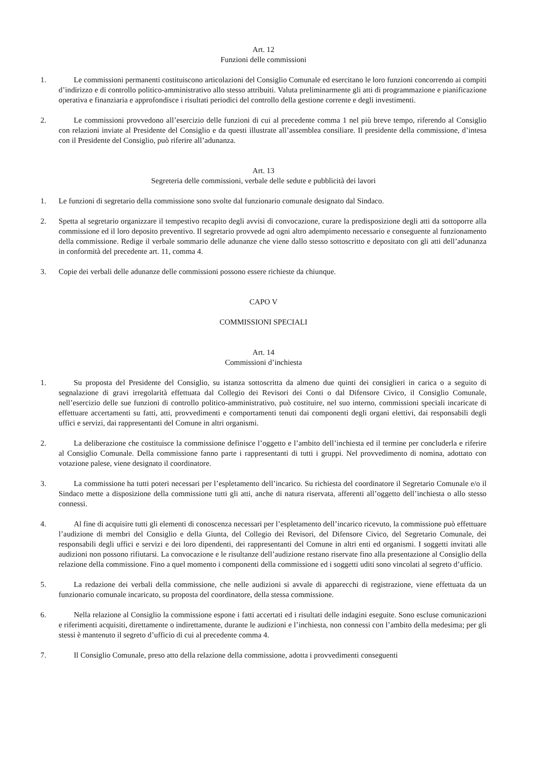Art. 12
Funzioni delle commissioni
1. Le commissioni permanenti costituiscono articolazioni del Consiglio Comunale ed esercitano le loro funzioni concorrendo ai compiti d’indirizzo e di controllo politico-amministrativo allo stesso attribuiti. Valuta preliminarmente gli atti di programmazione e pianificazione operativa e finanziaria e approfondisce i risultati periodici del controllo della gestione corrente e degli investimenti.
2. Le commissioni provvedono all’esercizio delle funzioni di cui al precedente comma 1 nel più breve tempo, riferendo al Consiglio con relazioni inviate al Presidente del Consiglio e da questi illustrate all’assemblea consiliare. Il presidente della commissione, d’intesa con il Presidente del Consiglio, può riferire all’adunanza.
Art. 13
Segreteria delle commissioni, verbale delle sedute e pubblicità dei lavori
1. Le funzioni di segretario della commissione sono svolte dal funzionario comunale designato dal Sindaco.
2. Spetta al segretario organizzare il tempestivo recapito degli avvisi di convocazione, curare la predisposizione degli atti da sottoporre alla commissione ed il loro deposito preventivo. Il segretario provvede ad ogni altro adempimento necessario e conseguente al funzionamento della commissione. Redige il verbale sommario delle adunanze che viene dallo stesso sottoscritto e depositato con gli atti dell’adunanza in conformità del precedente art. 11, comma 4.
3. Copie dei verbali delle adunanze delle commissioni possono essere richieste da chiunque.
CAPO V
COMMISSIONI SPECIALI
Art. 14
Commissioni d’inchiesta
1. Su proposta del Presidente del Consiglio, su istanza sottoscritta da almeno due quinti dei consiglieri in carica o a seguito di segnalazione di gravi irregolarità effettuata dal Collegio dei Revisori dei Conti o dal Difensore Civico, il Consiglio Comunale, nell’esercizio delle sue funzioni di controllo politico-amministrativo, può costituire, nel suo interno, commissioni speciali incaricate di effettuare accertamenti su fatti, atti, provvedimenti e comportamenti tenuti dai componenti degli organi elettivi, dai responsabili degli uffici e servizi, dai rappresentanti del Comune in altri organismi.
2. La deliberazione che costituisce la commissione definisce l’oggetto e l’ambito dell’inchiesta ed il termine per concluderla e riferire al Consiglio Comunale. Della commissione fanno parte i rappresentanti di tutti i gruppi. Nel provvedimento di nomina, adottato con votazione palese, viene designato il coordinatore.
3. La commissione ha tutti poteri necessari per l’espletamento dell’incarico. Su richiesta del coordinatore il Segretario Comunale e/o il Sindaco mette a disposizione della commissione tutti gli atti, anche di natura riservata, afferenti all’oggetto dell’inchiesta o allo stesso connessi.
4. Al fine di acquisire tutti gli elementi di conoscenza necessari per l’espletamento dell’incarico ricevuto, la commissione può effettuare l’audizione di membri del Consiglio e della Giunta, del Collegio dei Revisori, del Difensore Civico, del Segretario Comunale, dei responsabili degli uffici e servizi e dei loro dipendenti, dei rappresentanti del Comune in altri enti ed organismi. I soggetti invitati alle audizioni non possono rifiutarsi. La convocazione e le risultanze dell’audizione restano riservate fino alla presentazione al Consiglio della relazione della commissione. Fino a quel momento i componenti della commissione ed i soggetti uditi sono vincolati al segreto d’ufficio.
5. La redazione dei verbali della commissione, che nelle audizioni si avvale di apparecchi di registrazione, viene effettuata da un funzionario comunale incaricato, su proposta del coordinatore, della stessa commissione.
6. Nella relazione al Consiglio la commissione espone i fatti accertati ed i risultati delle indagini eseguite. Sono escluse comunicazioni e riferimenti acquisiti, direttamente o indirettamente, durante le audizioni e l’inchiesta, non connessi con l’ambito della medesima; per gli stessi è mantenuto il segreto d’ufficio di cui al precedente comma 4.
7. Il Consiglio Comunale, preso atto della relazione della commissione, adotta i provvedimenti conseguenti